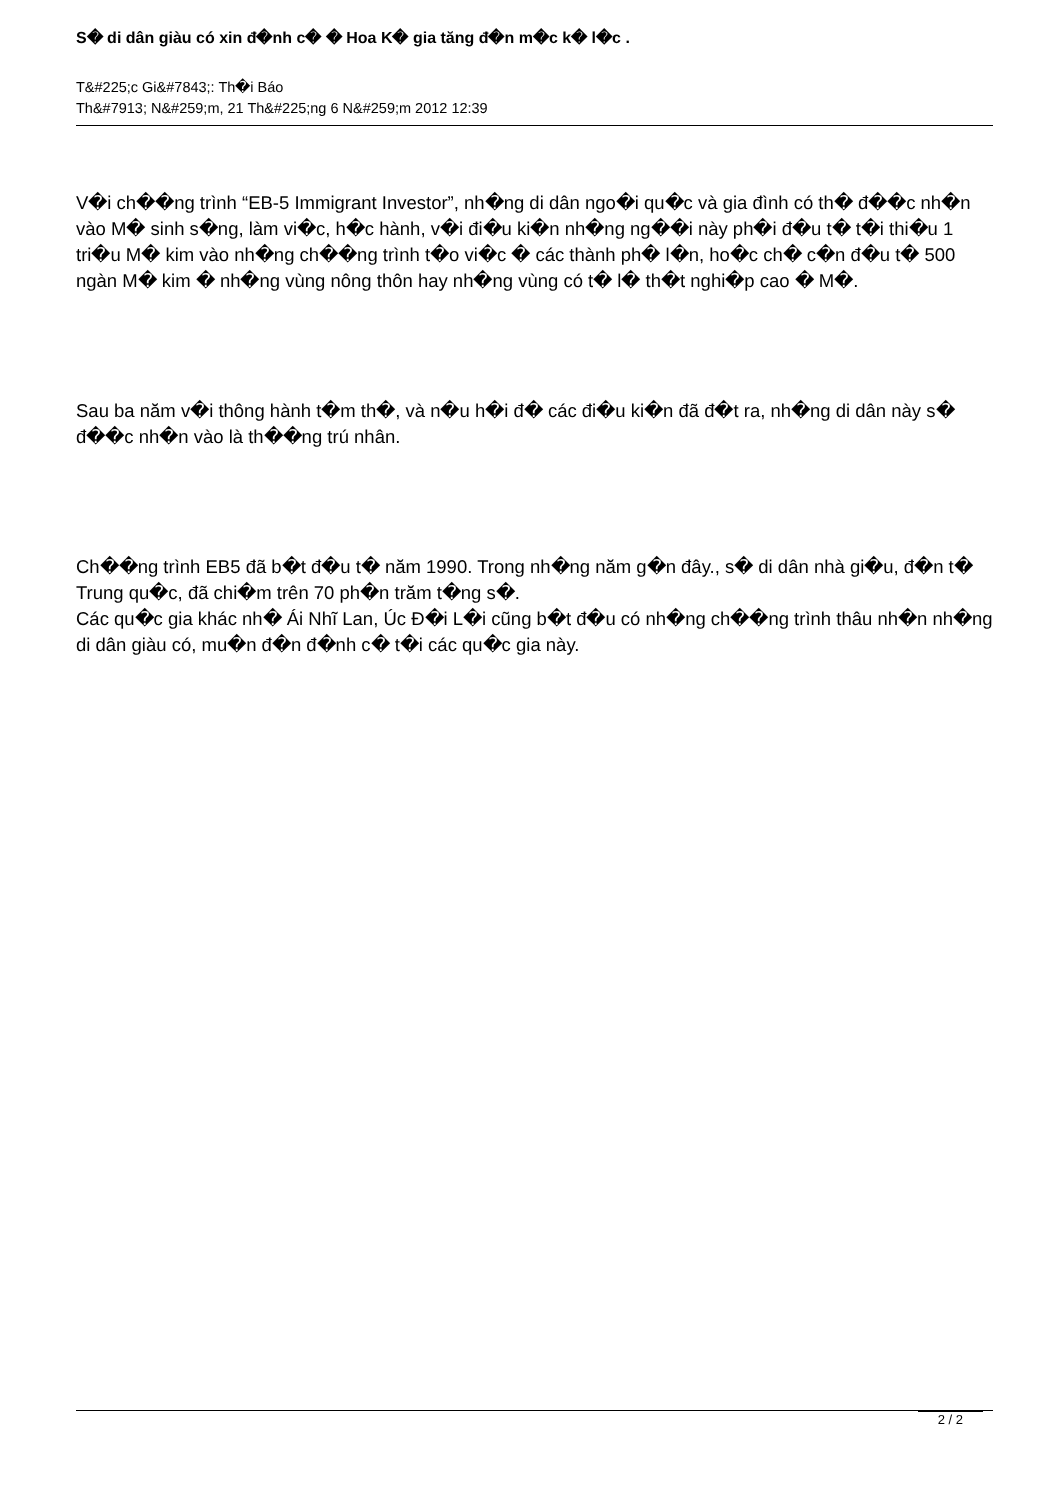S� di dân giàu có xin đ�nh c� � Hoa K� gia tăng đ�n m�c k� l�c .
T&#225;c Gi&#7843;: Th�i Báo
Th&#7913; N&#259;m, 21 Th&#225;ng 6 N&#259;m 2012 12:39
V�i ch��ng trình “EB-5 Immigrant Investor”, nh�ng di dân ngo�i qu�c và gia đình có th� đ��c nh�n vào M� sinh s�ng, làm vi�c, h�c hành, v�i đi�u ki�n nh�ng ng��i này ph�i đ�u t� t�i thi�u 1 tri�u M� kim vào nh�ng ch��ng trình t�o vi�c � các thành ph� l�n, ho�c ch� c�n đ�u t� 500 ngàn M� kim � nh�ng vùng nông thôn hay nh�ng vùng có t� l� th�t nghi�p cao � M�.
Sau ba năm v�i thông hành t�m th�, và n�u h�i đ� các đi�u ki�n đã đ�t ra, nh�ng di dân này s� đ��c nh�n vào là th��ng trú nhân.
Ch��ng trình EB5 đã b�t đ�u t� năm 1990. Trong nh�ng năm g�n đây., s� di dân nhà gi�u, đ�n t� Trung qu�c, đã chi�m trên 70 ph�n trăm t�ng s�.
Các qu�c gia khác nh� Ái Nhĩ Lan, Úc Đ�i L�i cũng b�t đ�u có nh�ng ch��ng trình thâu nh�n nh�ng di dân giàu có, mu�n đ�n đ�nh c� t�i các qu�c gia này.
2 / 2